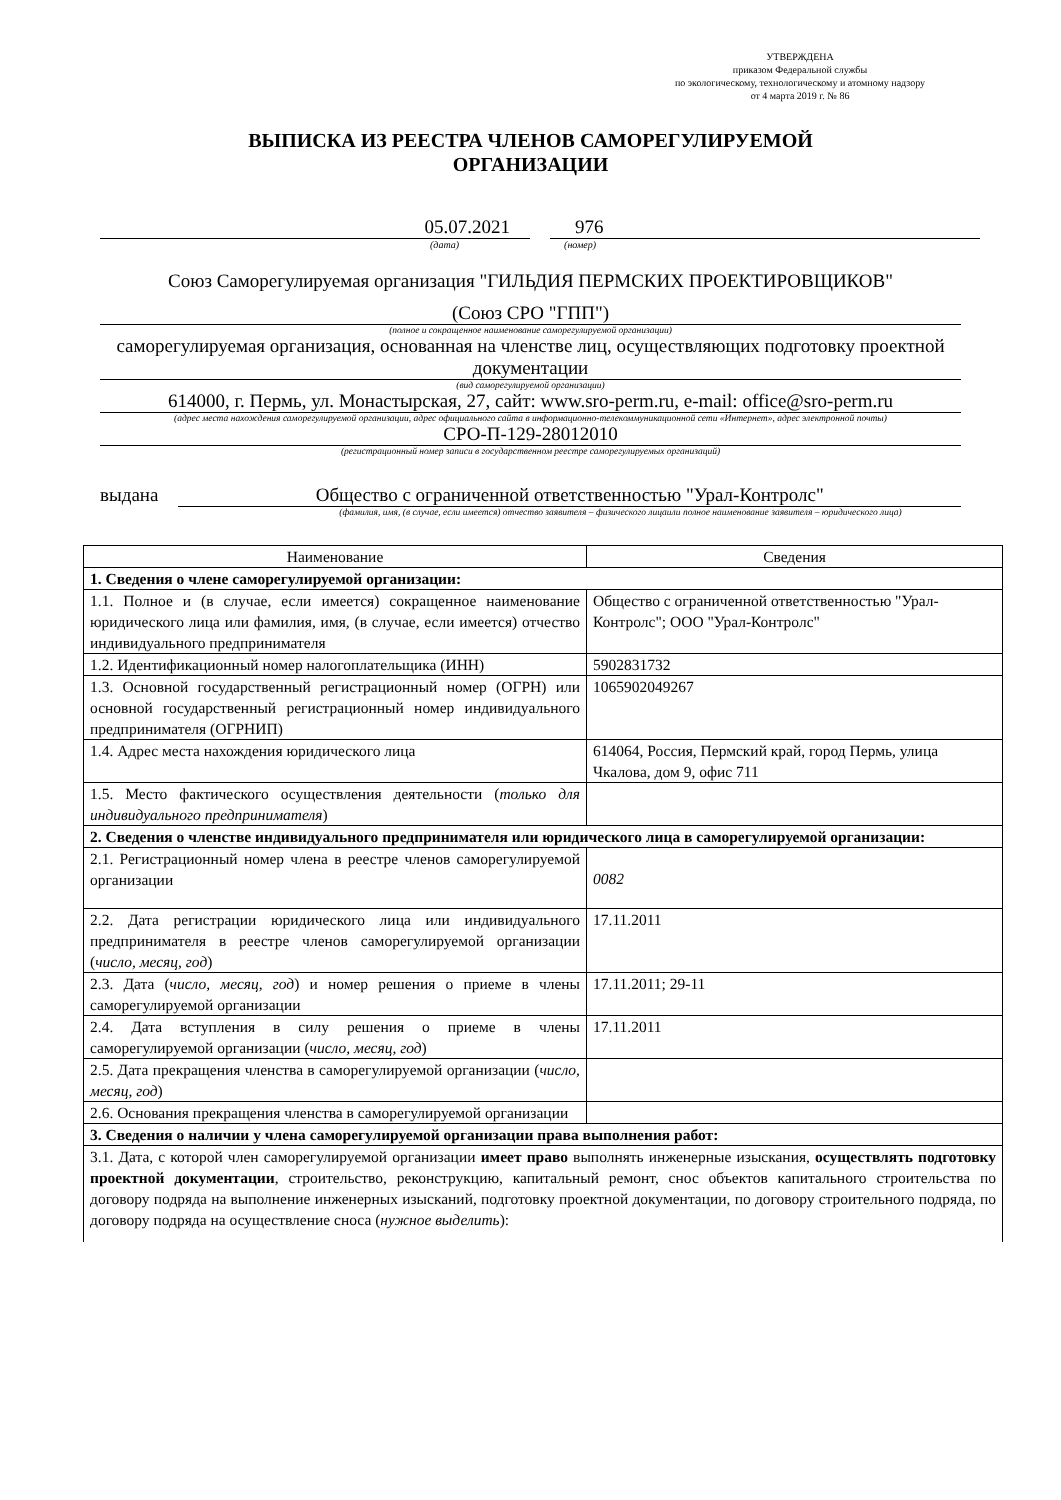УТВЕРЖДЕНА
приказом Федеральной службы
по экологическому, технологическому и атомному надзору
от 4 марта 2019 г. № 86
ВЫПИСКА ИЗ РЕЕСТРА ЧЛЕНОВ САМОРЕГУЛИРУЕМОЙ
ОРГАНИЗАЦИИ
05.07.2021 976
(дата) (номер)
Союз Саморегулируемая организация "ГИЛЬДИЯ ПЕРМСКИХ ПРОЕКТИРОВЩИКОВ"
(Союз СРО "ГПП")
(полное и сокращенное наименование саморегулируемой организации)
саморегулируемая организация, основанная на членстве лиц, осуществляющих подготовку проектной документации
(вид саморегулируемой организации)
614000, г. Пермь, ул. Монастырская, 27, сайт: www.sro-perm.ru, e-mail: office@sro-perm.ru
(адрес места нахождения саморегулируемой организации, адрес официального сайта в информационно-телекоммуникационной сети «Интернет», адрес электронной почты)
СРО-П-129-28012010
(регистрационный номер записи в государственном реестре саморегулируемых организаций)
выдана Общество с ограниченной ответственностью "Урал-Контролс"
(фамилия, имя, (в случае, если имеется) отчество заявителя – физического лицаили полное наименование заявителя – юридического лица)
| Наименование | Сведения |
| 1. Сведения о члене саморегулируемой организации: | |
| 1.1. Полное и (в случае, если имеется) сокращенное наименование юридического лица или фамилия, имя, (в случае, если имеется) отчество индивидуального предпринимателя | Общество с ограниченной ответственностью "Урал-Контролс"; ООО "Урал-Контролс" |
| 1.2. Идентификационный номер налогоплательщика (ИНН) | 5902831732 |
| 1.3. Основной государственный регистрационный номер (ОГРН) или основной государственный регистрационный номер индивидуального предпринимателя (ОГРНИП) | 1065902049267 |
| 1.4. Адрес места нахождения юридического лица | 614064, Россия, Пермский край, город Пермь, улица Чкалова, дом 9, офис 711 |
| 1.5. Место фактического осуществления деятельности ( только для индивидуального предпринимателя ) | |
| 2. Сведения о членстве индивидуального предпринимателя или юридического лица в саморегулируемой организации: | |
| 2.1. Регистрационный номер члена в реестре членов саморегулируемой организации | 0082 |
| 2.2. Дата регистрации юридического лица или индивидуального предпринимателя в реестре членов саморегулируемой организации ( число, месяц, год ) | 17.11.2011 |
| 2.3. Дата ( число, месяц, год ) и номер решения о приеме в члены саморегулируемой организации | 17.11.2011; 29-11 |
| 2.4. Дата вступления в силу решения о приеме в члены саморегулируемой организации ( число, месяц, год ) | 17.11.2011 |
| 2.5. Дата прекращения членства в саморегулируемой организации ( число, месяц, год ) | |
| 2.6. Основания прекращения членства в саморегулируемой организации | |
| 3. Сведения о наличии у члена саморегулируемой организации права выполнения работ: | |
| 3.1. Дата, с которой член саморегулируемой организации имеет право выполнять инженерные изыскания, осуществлять подготовку проектной документации , строительство, реконструкцию, капитальный ремонт, снос объектов капитального строительства по договору подряда на выполнение инженерных изысканий, подготовку проектной документации, по договору строительного подряда, по договору подряда на осуществление сноса ( нужное выделить ): | |